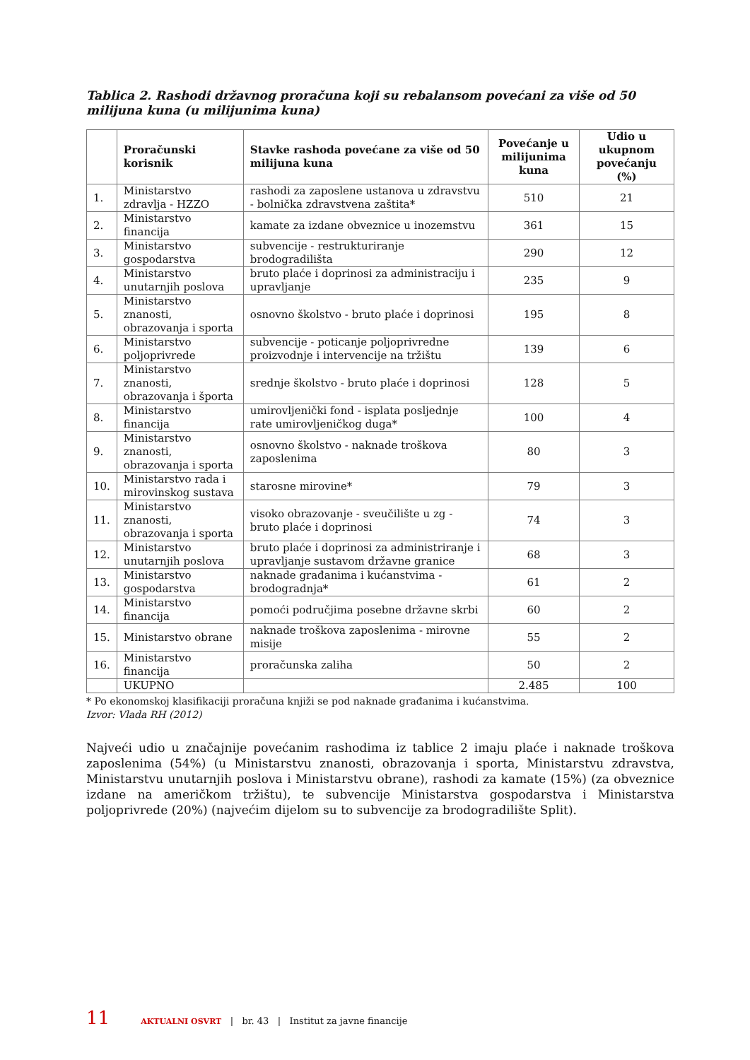Tablica 2. Rashodi državnog proračuna koji su rebalansom povećani za više od 50 milijuna kuna (u milijunima kuna)
| | Proračunski korisnik | Stavke rashoda povećane za više od 50 milijuna kuna | Povećanje u milijunima kuna | Udio u ukupnom povećanju (%) |
| --- | --- | --- | --- | --- |
| 1. | Ministarstvo zdravlja - HZZO | rashodi za zaposlene ustanova u zdravstvu - bolnička zdravstvena zaštita* | 510 | 21 |
| 2. | Ministarstvo financija | kamate za izdane obveznice u inozemstvu | 361 | 15 |
| 3. | Ministarstvo gospodarstva | subvencije - restrukturiranje brodogradilišta | 290 | 12 |
| 4. | Ministarstvo unutarnjih poslova | bruto plaće i doprinosi za administraciju i upravljanje | 235 | 9 |
| 5. | Ministarstvo znanosti, obrazovanja i sporta | osnovno školstvo - bruto plaće i doprinosi | 195 | 8 |
| 6. | Ministarstvo poljoprivrede | subvencije - poticanje poljoprivredne proizvodnje i intervencije na tržištu | 139 | 6 |
| 7. | Ministarstvo znanosti, obrazovanja i športa | srednje školstvo - bruto plaće i doprinosi | 128 | 5 |
| 8. | Ministarstvo financija | umirovljenički fond - isplata posljednje rate umirovljeničkog duga* | 100 | 4 |
| 9. | Ministarstvo znanosti, obrazovanja i sporta | osnovno školstvo - naknade troškova zaposlenima | 80 | 3 |
| 10. | Ministarstvo rada i mirovinskog sustava | starosne mirovine* | 79 | 3 |
| 11. | Ministarstvo znanosti, obrazovanja i sporta | visoko obrazovanje - sveučilište u zg - bruto plaće i doprinosi | 74 | 3 |
| 12. | Ministarstvo unutarnjih poslova | bruto plaće i doprinosi za administriranje i upravljanje sustavom državne granice | 68 | 3 |
| 13. | Ministarstvo gospodarstva | naknade građanima i kućanstvima - brodogradnja* | 61 | 2 |
| 14. | Ministarstvo financija | pomoći područjima posebne državne skrbi | 60 | 2 |
| 15. | Ministarstvo obrane | naknade troškova zaposlenima - mirovne misije | 55 | 2 |
| 16. | Ministarstvo financija | proračunska zaliha | 50 | 2 |
| | UKUPNO | | 2.485 | 100 |
* Po ekonomskoj klasifikaciji proračuna knjiži se pod naknade građanima i kućanstvima.
Izvor: Vlada RH (2012)
Najveći udio u značajnije povećanim rashodima iz tablice 2 imaju plaće i naknade troškova zaposlenima (54%) (u Ministarstvu znanosti, obrazovanja i sporta, Ministarstvu zdravstva, Ministarstvu unutarnjih poslova i Ministarstvu obrane), rashodi za kamate (15%) (za obveznice izdane na američkom tržištu), te subvencije Ministarstva gospodarstva i Ministarstva poljoprivrede (20%) (najvećim dijelom su to subvencije za brodogradilište Split).
11 AKTUALNI OSVRT | br. 43 | Institut za javne financije